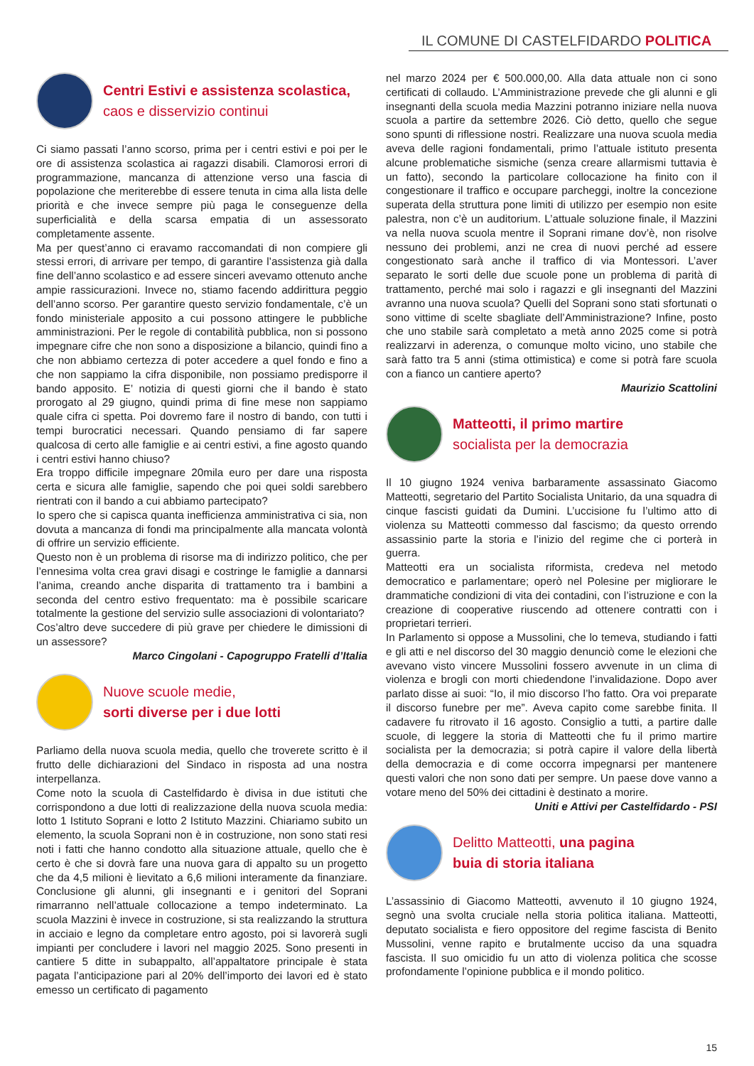IL COMUNE DI CASTELFIDARDO POLITICA
Centri Estivi e assistenza scolastica,
caos e disservizio continui
Ci siamo passati l’anno scorso, prima per i centri estivi e poi per le ore di assistenza scolastica ai ragazzi disabili. Clamorosi errori di programmazione, mancanza di attenzione verso una fascia di popolazione che meriterebbe di essere tenuta in cima alla lista delle priorità e che invece sempre più paga le conseguenze della superficialità e della scarsa empatia di un assessorato completamente assente.
Ma per quest’anno ci eravamo raccomandati di non compiere gli stessi errori, di arrivare per tempo, di garantire l’assistenza già dalla fine dell’anno scolastico e ad essere sinceri avevamo ottenuto anche ampie rassicurazioni. Invece no, stiamo facendo addirittura peggio dell’anno scorso. Per garantire questo servizio fondamentale, c’è un fondo ministeriale apposito a cui possono attingere le pubbliche amministrazioni. Per le regole di contabilità pubblica, non si possono impegnare cifre che non sono a disposizione a bilancio, quindi fino a che non abbiamo certezza di poter accedere a quel fondo e fino a che non sappiamo la cifra disponibile, non possiamo predisporre il bando apposito. E’ notizia di questi giorni che il bando è stato prorogato al 29 giugno, quindi prima di fine mese non sappiamo quale cifra ci spetta. Poi dovremo fare il nostro di bando, con tutti i tempi burocratici necessari. Quando pensiamo di far sapere qualcosa di certo alle famiglie e ai centri estivi, a fine agosto quando i centri estivi hanno chiuso?
Era troppo difficile impegnare 20mila euro per dare una risposta certa e sicura alle famiglie, sapendo che poi quei soldi sarebbero rientrati con il bando a cui abbiamo partecipato?
Io spero che si capisca quanta inefficienza amministrativa ci sia, non dovuta a mancanza di fondi ma principalmente alla mancata volontà di offrire un servizio efficiente.
Questo non è un problema di risorse ma di indirizzo politico, che per l’ennesima volta crea gravi disagi e costringe le famiglie a dannarsi l’anima, creando anche disparita di trattamento tra i bambini a seconda del centro estivo frequentato: ma è possibile scaricare totalmente la gestione del servizio sulle associazioni di volontariato?
Cos’altro deve succedere di più grave per chiedere le dimissioni di un assessore?
Marco Cingolani - Capogruppo Fratelli d’Italia
Nuove scuole medie,
sorti diverse per i due lotti
Parliamo della nuova scuola media, quello che troverete scritto è il frutto delle dichiarazioni del Sindaco in risposta ad una nostra interpellanza.
Come noto la scuola di Castelfidardo è divisa in due istituti che corrispondono a due lotti di realizzazione della nuova scuola media: lotto 1 Istituto Soprani e lotto 2 Istituto Mazzini. Chiariamo subito un elemento, la scuola Soprani non è in costruzione, non sono stati resi noti i fatti che hanno condotto alla situazione attuale, quello che è certo è che si dovrà fare una nuova gara di appalto su un progetto che da 4,5 milioni è lievitato a 6,6 milioni interamente da finanziare. Conclusione gli alunni, gli insegnanti e i genitori del Soprani rimarranno nell’attuale collocazione a tempo indeterminato. La scuola Mazzini è invece in costruzione, si sta realizzando la struttura in acciaio e legno da completare entro agosto, poi si lavorerà sugli impianti per concludere i lavori nel maggio 2025. Sono presenti in cantiere 5 ditte in subappalto, all’appaltatore principale è stata pagata l’anticipazione pari al 20% dell’importo dei lavori ed è stato emesso un certificato di pagamento
nel marzo 2024 per € 500.000,00. Alla data attuale non ci sono certificati di collaudo. L’Amministrazione prevede che gli alunni e gli insegnanti della scuola media Mazzini potranno iniziare nella nuova scuola a partire da settembre 2026. Ciò detto, quello che segue sono spunti di riflessione nostri. Realizzare una nuova scuola media aveva delle ragioni fondamentali, primo l’attuale istituto presenta alcune problematiche sismiche (senza creare allarmismi tuttavia è un fatto), secondo la particolare collocazione ha finito con il congestionare il traffico e occupare parcheggi, inoltre la concezione superata della struttura pone limiti di utilizzo per esempio non esite palestra, non c’è un auditorium. L’attuale soluzione finale, il Mazzini va nella nuova scuola mentre il Soprani rimane dov’è, non risolve nessuno dei problemi, anzi ne crea di nuovi perché ad essere congestionato sarà anche il traffico di via Montessori. L’aver separato le sorti delle due scuole pone un problema di parità di trattamento, perché mai solo i ragazzi e gli insegnanti del Mazzini avranno una nuova scuola? Quelli del Soprani sono stati sfortunati o sono vittime di scelte sbagliate dell’Amministrazione? Infine, posto che uno stabile sarà completato a metà anno 2025 come si potrà realizzarvi in aderenza, o comunque molto vicino, uno stabile che sarà fatto tra 5 anni (stima ottimistica) e come si potrà fare scuola con a fianco un cantiere aperto?
Maurizio Scattolini
Matteotti, il primo martire
socialista per la democrazia
Il 10 giugno 1924 veniva barbaramente assassinato Giacomo Matteotti, segretario del Partito Socialista Unitario, da una squadra di cinque fascisti guidati da Dumini. L’uccisione fu l’ultimo atto di violenza su Matteotti commesso dal fascismo; da questo orrendo assassinio parte la storia e l’inizio del regime che ci porterà in guerra.
Matteotti era un socialista riformista, credeva nel metodo democratico e parlamentare; operò nel Polesine per migliorare le drammatiche condizioni di vita dei contadini, con l’istruzione e con la creazione di cooperative riuscendo ad ottenere contratti con i proprietari terrieri.
In Parlamento si oppose a Mussolini, che lo temeva, studiando i fatti e gli atti e nel discorso del 30 maggio denunciò come le elezioni che avevano visto vincere Mussolini fossero avvenute in un clima di violenza e brogli con morti chiedendone l’invalidazione. Dopo aver parlato disse ai suoi: “Io, il mio discorso l’ho fatto. Ora voi preparate il discorso funebre per me”. Aveva capito come sarebbe finita. Il cadavere fu ritrovato il 16 agosto. Consiglio a tutti, a partire dalle scuole, di leggere la storia di Matteotti che fu il primo martire socialista per la democrazia; si potrà capire il valore della libertà della democrazia e di come occorra impegnarsi per mantenere questi valori che non sono dati per sempre. Un paese dove vanno a votare meno del 50% dei cittadini è destinato a morire.
Uniti e Attivi per Castelfidardo - PSI
Delitto Matteotti, una pagina
buia di storia italiana
L’assassinio di Giacomo Matteotti, avvenuto il 10 giugno 1924, segnò una svolta cruciale nella storia politica italiana. Matteotti, deputato socialista e fiero oppositore del regime fascista di Benito Mussolini, venne rapito e brutalmente ucciso da una squadra fascista. Il suo omicidio fu un atto di violenza politica che scosse profondamente l’opinione pubblica e il mondo politico.
15